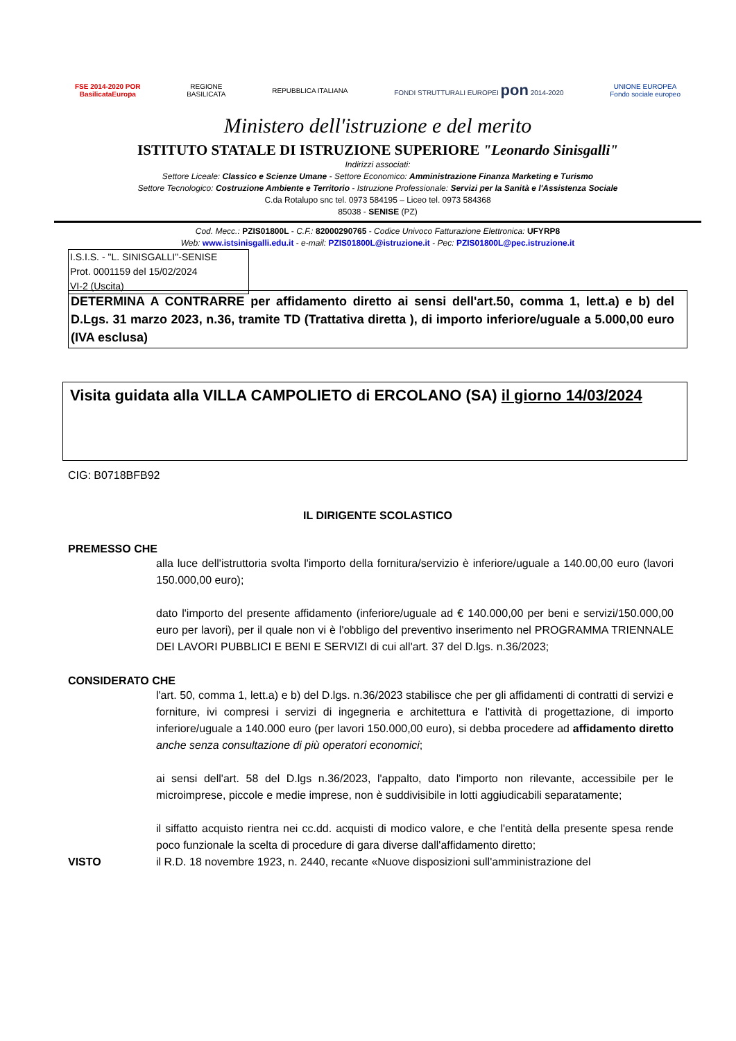FSE 2014-2020 POR
BasilicataEuropa
REGIONE
BASILICATA
REPUBBLICA ITALIANA
FONDI STRUTTURALI EUROPEI pon 2014-2020
UNIONE EUROPEA
Fondo sociale europeo
Ministero dell'istruzione e del merito
ISTITUTO STATALE DI ISTRUZIONE SUPERIORE "Leonardo Sinisgalli"
Indirizzi associati:
Settore Liceale: Classico e Scienze Umane - Settore Economico: Amministrazione Finanza Marketing e Turismo
Settore Tecnologico: Costruzione Ambiente e Territorio - Istruzione Professionale: Servizi per la Sanità e l'Assistenza Sociale
C.da Rotalupo snc tel. 0973 584195 – Liceo tel. 0973 584368
85038 - SENISE (PZ)
Cod. Mecc.: PZIS01800L - C.F.: 82000290765 - Codice Univoco Fatturazione Elettronica: UFYRP8
Web: www.istsinisgalli.edu.it - e-mail: PZIS01800L@istruzione.it - Pec: PZIS01800L@pec.istruzione.it
I.S.I.S. - "L. SINISGALLI"-SENISE
Prot. 0001159 del 15/02/2024
VI-2 (Uscita)
DETERMINA A CONTRARRE per affidamento diretto ai sensi dell'art.50, comma 1, lett.a) e b) del D.Lgs. 31 marzo 2023, n.36, tramite TD (Trattativa diretta ), di importo inferiore/uguale a 5.000,00 euro (IVA esclusa)
Visita guidata alla VILLA CAMPOLIETO di ERCOLANO (SA) il giorno 14/03/2024
CIG: B0718BFB92
IL DIRIGENTE SCOLASTICO
PREMESSO CHE
alla luce dell'istruttoria svolta l'importo della fornitura/servizio è inferiore/uguale a 140.00,00 euro (lavori 150.000,00 euro);
dato l'importo del presente affidamento (inferiore/uguale ad € 140.000,00 per beni e servizi/150.000,00 euro per lavori), per il quale non vi è l'obbligo del preventivo inserimento nel PROGRAMMA TRIENNALE DEI LAVORI PUBBLICI E BENI E SERVIZI di cui all'art. 37 del D.lgs. n.36/2023;
CONSIDERATO CHE
l'art. 50, comma 1, lett.a) e b) del D.lgs. n.36/2023 stabilisce che per gli affidamenti di contratti di servizi e forniture, ivi compresi i servizi di ingegneria e architettura e l'attività di progettazione, di importo inferiore/uguale a 140.000 euro (per lavori 150.000,00 euro), si debba procedere ad affidamento diretto anche senza consultazione di più operatori economici;
ai sensi dell'art. 58 del D.lgs n.36/2023, l'appalto, dato l'importo non rilevante, accessibile per le microimprese, piccole e medie imprese, non è suddivisibile in lotti aggiudicabili separatamente;
il siffatto acquisto rientra nei cc.dd. acquisti di modico valore, e che l'entità della presente spesa rende poco funzionale la scelta di procedure di gara diverse dall'affidamento diretto;
VISTO il R.D. 18 novembre 1923, n. 2440, recante «Nuove disposizioni sull'amministrazione del